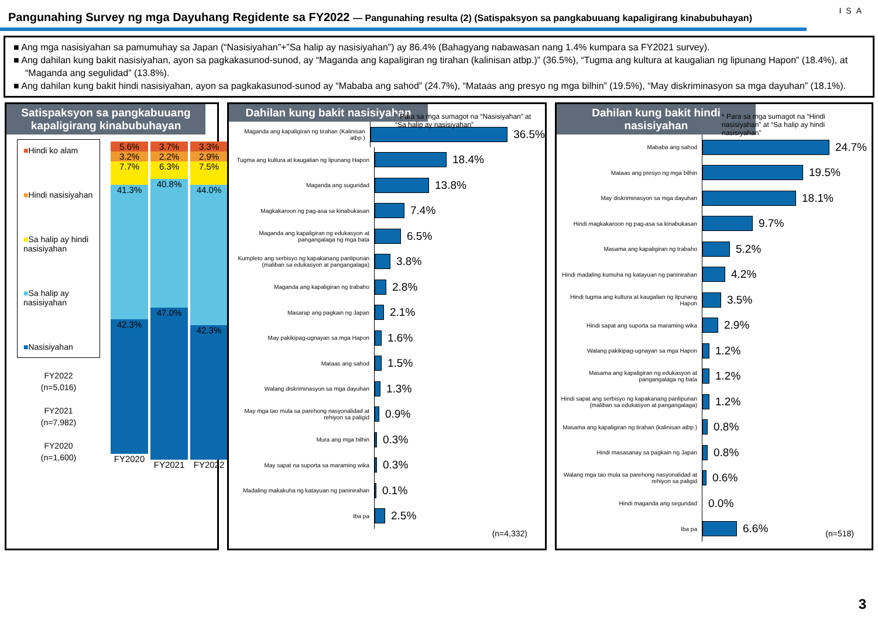Pangunahing Survey ng mga Dayuhang Regidente sa FY2022 — Pangunahing resulta (2) (Satispaksyon sa pangkabuuang kapaligirang kinabubuhayan)
ISA
■ Ang mga nasisiyahan sa pamumuhay sa Japan (“Nasisiyahan”+”Sa halip ay nasisiyahan”) ay 86.4% (Bahagyang nabawasan nang 1.4% kumpara sa FY2021 survey).
■ Ang dahilan kung bakit nasisiyahan, ayon sa pagkakasunod-sunod, ay “Maganda ang kapaligiran ng tirahan (kalinisan atbp.)” (36.5%), “Tugma ang kultura at kaugalian ng lipunang Hapon” (18.4%), at “Maganda ang segulidad” (13.8%).
■ Ang dahilan kung bakit hindi nasisiyahan, ayon sa pagkakasunod-sunod ay “Mababa ang sahod” (24.7%), “Mataas ang presyo ng mga bilhin” (19.5%), “May diskriminasyon sa mga dayuhan” (18.1%).
Satispaksyon sa pangkabuuang kapaligirang kinabubuhayan
■Hindi ko alam
■Hindi nasisiyahan
■Sa halip ay hindi nasisiyahan
■Sa halip ay nasisiyahan
■Nasisiyahan
FY2022
(n=5,016)
FY2021
(n=7,982)
FY2020
(n=1,600)
5.6%
3.2%
7.7%
41.3%
42.3%
FY2020
3.7%
2.2%
6.3%
40.8%
47.0%
FY2021
3.3%
2.9%
7.5%
44.0%
42.3%
FY2022
Dahilan kung bakit nasisiyahan
* Para sa mga sumagot na “Nasisiyahan” at “Sa halip ay nasisiyahan”
Maganda ang kapaligiran ng tirahan (Kalinisan atbp.)
36.5%
Tugma ang kultura at kaugalian ng lipunang Hapon
18.4%
Maganda ang suguridad
13.8%
Magkakaroon ng pag-asa sa kinabukasan
7.4%
Maganda ang kapaligiran ng edukasyon at pangangalaga ng mga bata
6.5%
Kumpleto ang serbisyo ng kapakanang panlipunan (maliban sa edukasyon at pangangalaga)
3.8%
Maganda ang kapaligiran ng trabaho
2.8%
Masarap ang pagkain ng Japan
2.1%
May pakikipag-ugnayan sa mga Hapon
1.6%
Mataas ang sahod
1.5%
Walang diskriminasyon sa mga dayuhan
1.3%
May mga tao mula sa parehong nasyonalidad at rehiyon sa paligid
0.9%
Mura ang mga bilhin
0.3%
May sapat na suporta sa maraming wika
0.3%
Madaling makakuha ng katayuan ng paninirahan
0.1%
Iba pa
2.5%
(n=4,332)
Dahilan kung bakit hindi nasisiyahan
* Para sa mga sumagot na “Hindi nasisiyahan” at “Sa halip ay hindi nasisiyahan”
Mababa ang sahod
24.7%
Mataas ang presyo ng mga bilhin
19.5%
May diskriminasyon sa mga dayuhan
18.1%
Hindi magkakaroon ng pag-asa sa kinabukasan
9.7%
Masama ang kapaligiran ng trabaho
5.2%
Hindi madaling kumuha ng katayuan ng paninirahan
4.2%
Hindi tugma ang kultura at kaugalian ng lipunang Hapon
3.5%
Hindi sapat ang suporta sa maraming wika
2.9%
Walang pakikipag-ugnayan sa mga Hapon
1.2%
Masama ang kapaligiran ng edukasyon at pangangalaga ng bata
1.2%
Hindi sapat ang serbisyo ng kapakanang panlipunan (maliban sa edukasyon at pangangalaga)
1.2%
Masama ang kapaligiran ng tirahan (kalinisan atbp.)
0.8%
Hindi masasanay sa pagkain ng Japan
0.8%
Walang mga tao mula sa parehong nasyonalidad at rehiyon sa paligid
0.6%
Hindi maganda ang seguridad
0.0%
Iba pa
6.6%
(n=518)
3